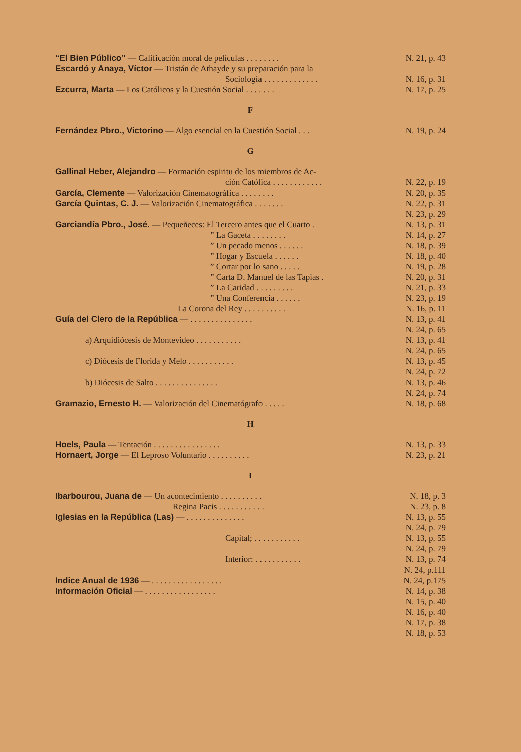“El Bien Público” — Calificación moral de películas . . . . . . . .
N. 21, p. 43
Escardó y Anaya, Víctor — Tristán de Athayde y su preparación para la
Sociología . . . . . . . . . . . . .
N. 16, p. 31
Ezcurra, Marta — Los Católicos y la Cuestión Social . . . . . . .
N. 17, p. 25
F
Fernández Pbro., Victorino — Algo esencial en la Cuestión Social . . .
N. 19, p. 24
G
Gallinal Heber, Alejandro — Formación espiritu de los miembros de Ac-
ción Católica . . . . . . . . . . . .
N. 22, p. 19
García, Clemente — Valorización Cinematográfica . . . . . . . .
N. 20, p. 35
García Quintas, C. J. — Valorización Cinematográfica . . . . . . .
N. 22, p. 31
N. 23, p. 29
Garciandía Pbro., José. — Pequeñeces: El Tercero antes que el Cuarto .
N. 13, p. 31
” La Gaceta . . . . . . . . N. 14, p. 27
” Un pecado menos . . . . . . N. 18, p. 39
” Hogar y Escuela . . . . . . N. 18, p. 40
” Cortar por lo sano . . . . . N. 19, p. 28
” Carta D. Manuel de las Tapias .
N. 20, p. 31
” La Caridad . . . . . . . . . N. 21, p. 33
” Una Conferencia . . . . . . N. 23, p. 19
La Corona del Rey . . . . . . . . . .
N. 16, p. 11
Guía del Clero de la República — . . . . . . . . . . . . . . .
N. 13, p. 41
N. 24, p. 65
a) Arquidiócesis de Montevideo . . . . . . . . . . .
N. 13, p. 41
N. 24, p. 65
c) Diócesis de Florida y Melo . . . . . . . . . . .
N. 13, p. 45
N. 24, p. 72
b) Diócesis de Salto . . . . . . . . . . . . . . .
N. 13, p. 46
N. 24, p. 74
Gramazio, Ernesto H. — Valorización del Cinematógrafo . . . . .
N. 18, p. 68
H
Hoels, Paula — Tentación . . . . . . . . . . . . . . . .
N. 13, p. 33
Hornaert, Jorge — El Leproso Voluntario . . . . . . . . . .
N. 23, p. 21
I
Ibarbourou, Juana de — Un acontecimiento . . . . . . . . . .
N. 18, p. 3
Regina Pacis . . . . . . . . . . .
N. 23, p. 8
Iglesias en la República (Las) — . . . . . . . . . . . . . .
N. 13, p. 55
N. 24, p. 79
Capital; . . . . . . . . . . . N. 13, p. 55
N. 24, p. 79
Interior: . . . . . . . . . . .
N. 13, p. 74
N. 24, p.111
Indice Anual de 1936 — . . . . . . . . . . . . . . . . .
N. 24, p.175
Información Oficial — . . . . . . . . . . . . . . . . .
N. 14, p. 38
N. 15, p. 40
N. 16, p. 40
N. 17, p. 38
N. 18, p. 53